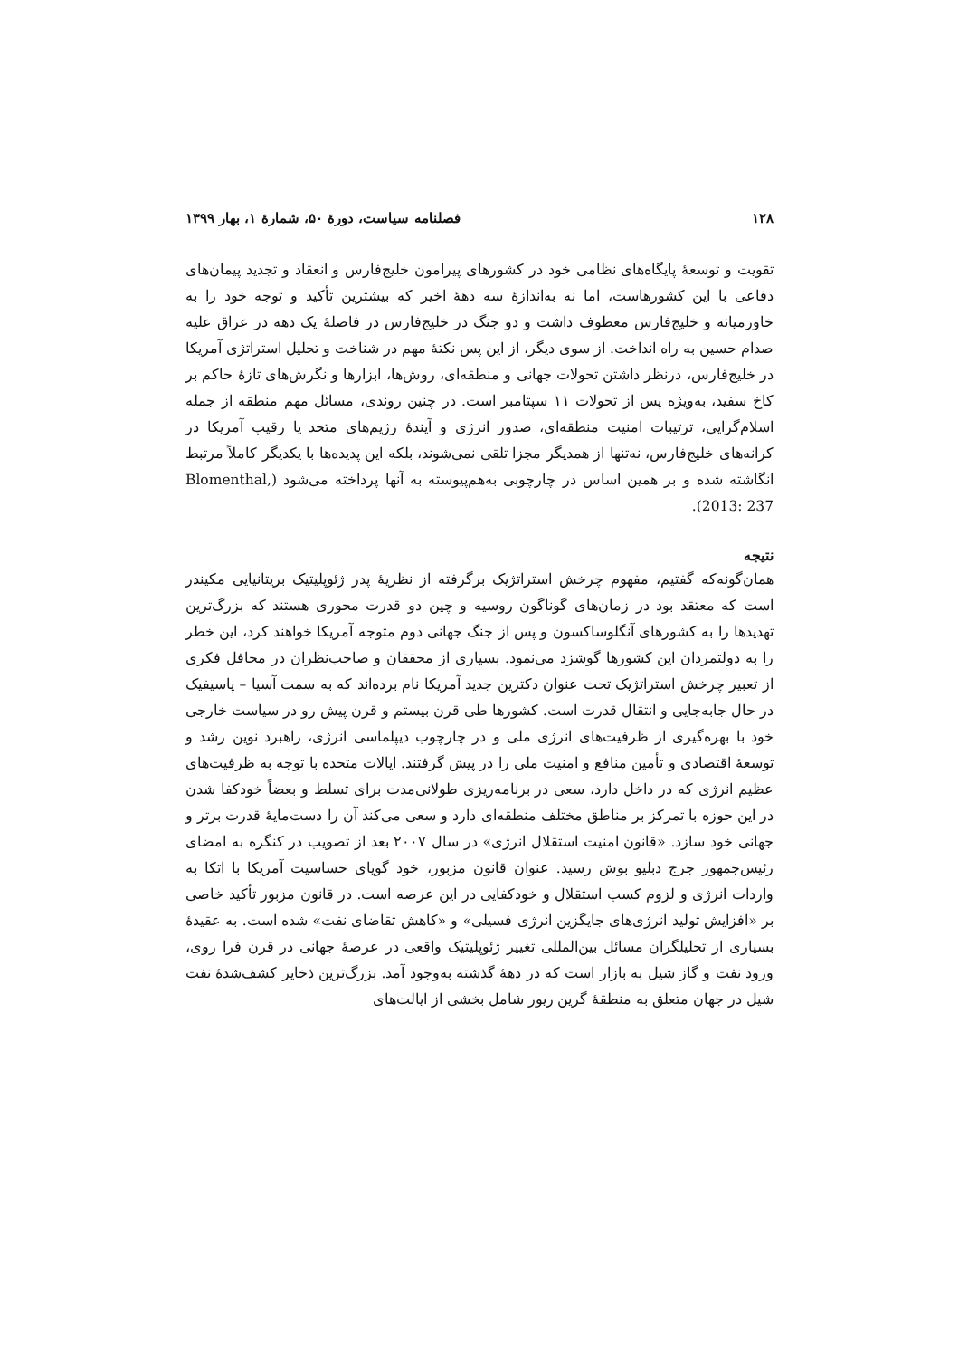۱۲۸ فصلنامه سیاست، دورهٔ ۵۰، شمارهٔ ۱، بهار ۱۳۹۹
تقویت و توسعهٔ پایگاه‌های نظامی خود در کشورهای پیرامون خلیج‌فارس و انعقاد و تجدید پیمان‌های دفاعی با این کشورهاست، اما نه به‌اندازهٔ سه دههٔ اخیر که بیشترین تأکید و توجه خود را به خاورمیانه و خلیج‌فارس معطوف داشت و دو جنگ در خلیج‌فارس در فاصلهٔ یک دهه در عراق علیه صدام حسین به راه انداخت. از سوی دیگر، از این پس نکتهٔ مهم در شناخت و تحلیل استراتژی آمریکا در خلیج‌فارس، درنظر داشتن تحولات جهانی و منطقه‌ای، روش‌ها، ابزارها و نگرش‌های تازهٔ حاکم بر کاخ سفید، به‌ویژه پس از تحولات ۱۱ سپتامبر است. در چنین روندی، مسائل مهم منطقه از جمله اسلام‌گرایی، ترتیبات امنیت منطقه‌ای، صدور انرژی و آیندهٔ رژیم‌های متحد یا رقیب آمریکا در کرانه‌های خلیج‌فارس، نه‌تنها از همدیگر مجزا تلقی نمی‌شوند، بلکه این پدیده‌ها با یکدیگر کاملاً مرتبط انگاشته شده و بر همین اساس در چارچوبی به‌هم‌پیوسته به آنها پرداخته می‌شود (Blomenthal, 2013: 237).
نتیجه
همان‌گونه‌که گفتیم، مفهوم چرخش استراتژیک برگرفته از نظریهٔ پدر ژئوپلیتیک بریتانیایی مکیندر است که معتقد بود در زمان‌های گوناگون روسیه و چین دو قدرت محوری هستند که بزرگ‌ترین تهدیدها را به کشورهای آنگلوساکسون و پس از جنگ جهانی دوم متوجه آمریکا خواهند کرد، این خطر را به دولتمردان این کشورها گوشزد می‌نمود. بسیاری از محققان و صاحب‌نظران در محافل فکری از تعبیر چرخش استراتژیک تحت عنوان دکترین جدید آمریکا نام برده‌اند که به سمت آسیا – پاسیفیک در حال جابه‌جایی و انتقال قدرت است. کشورها طی قرن بیستم و قرن پیش رو در سیاست خارجی خود با بهره‌گیری از ظرفیت‌های انرژی ملی و در چارچوب دیپلماسی انرژی، راهبرد نوین رشد و توسعهٔ اقتصادی و تأمین منافع و امنیت ملی را در پیش گرفتند. ایالات متحده با توجه به ظرفیت‌های عظیم انرژی که در داخل دارد، سعی در برنامه‌ریزی طولانی‌مدت برای تسلط و بعضاً خودکفا شدن در این حوزه با تمرکز بر مناطق مختلف منطقه‌ای دارد و سعی می‌کند آن را دست‌مایهٔ قدرت برتر و جهانی خود سازد. «قانون امنیت استقلال انرژی» در سال ۲۰۰۷ بعد از تصویب در کنگره به امضای رئیس‌جمهور جرج دبلیو بوش رسید. عنوان قانون مزبور، خود گویای حساسیت آمریکا با اتکا به واردات انرژی و لزوم کسب استقلال و خودکفایی در این عرصه است. در قانون مزبور تأکید خاصی بر «افزایش تولید انرژی‌های جایگزین انرژی فسیلی» و «کاهش تقاضای نفت» شده است. به عقیدهٔ بسیاری از تحلیلگران مسائل بین‌المللی تغییر ژئوپلیتیک واقعی در عرصهٔ جهانی در قرن فرا روی، ورود نفت و گاز شیل به بازار است که در دههٔ گذشته به‌وجود آمد. بزرگ‌ترین ذخایر کشف‌شدهٔ نفت شیل در جهان متعلق به منطقهٔ گرین ریور شامل بخشی از ایالت‌های